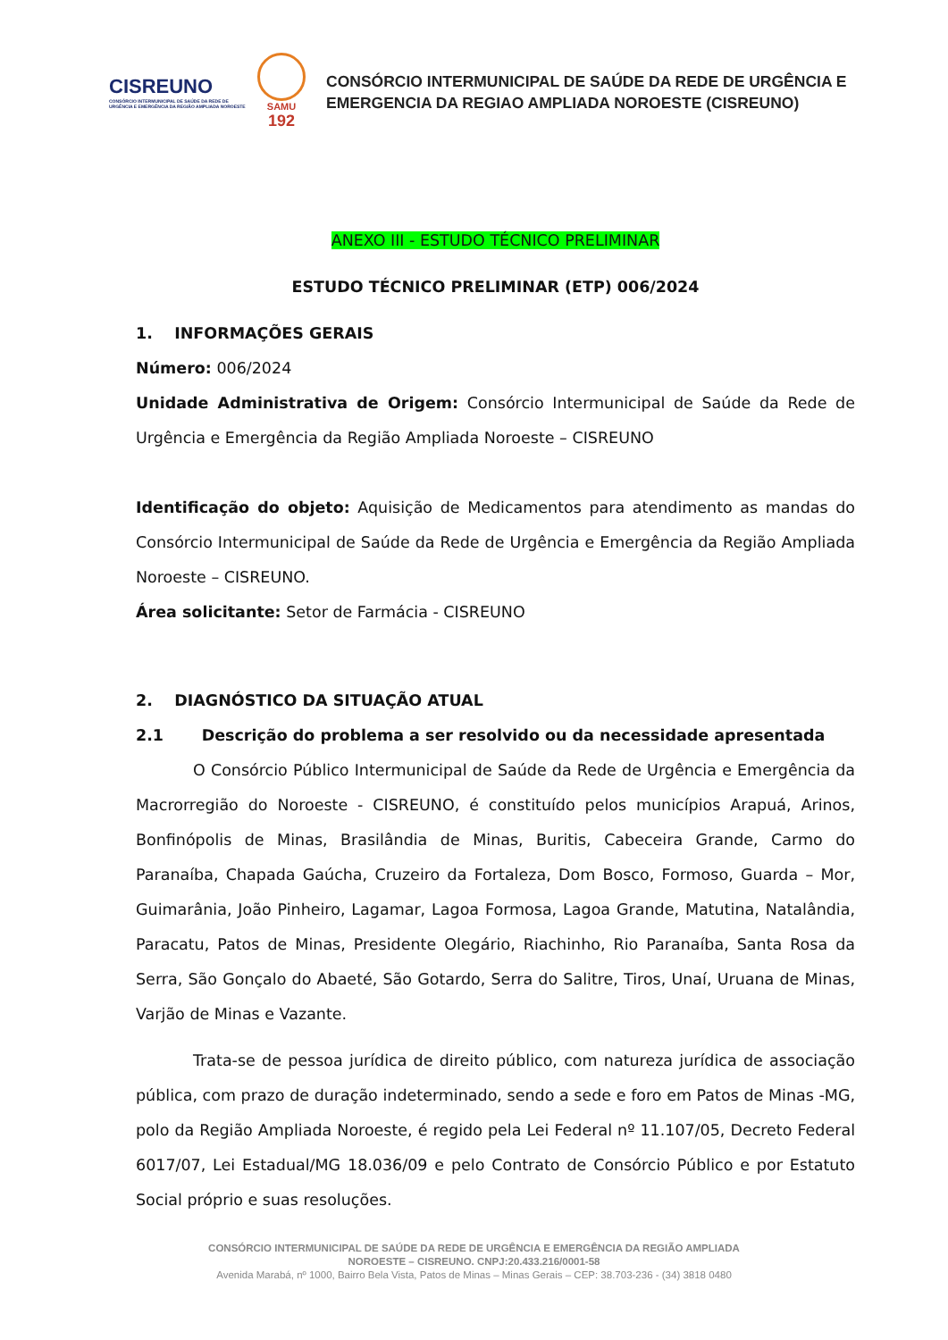CISREUNO
CONSÓRCIO INTERMUNICIPAL DE SAÚDE DA REDE DE URGÊNCIA E EMERGÊNCIA DA REGIÃO AMPLIADA NOROESTE
SAMU
192
CONSÓRCIO INTERMUNICIPAL DE SAÚDE DA REDE DE URGÊNCIA E
EMERGENCIA DA REGIAO AMPLIADA NOROESTE (CISREUNO)
ANEXO III - ESTUDO TÉCNICO PRELIMINAR
ESTUDO TÉCNICO PRELIMINAR (ETP) 006/2024
1. INFORMAÇÕES GERAIS
Número: 006/2024
Unidade Administrativa de Origem: Consórcio Intermunicipal de Saúde da Rede de Urgência e Emergência da Região Ampliada Noroeste – CISREUNO
Identificação do objeto: Aquisição de Medicamentos para atendimento as mandas do Consórcio Intermunicipal de Saúde da Rede de Urgência e Emergência da Região Ampliada Noroeste – CISREUNO.
Área solicitante: Setor de Farmácia - CISREUNO
2. DIAGNÓSTICO DA SITUAÇÃO ATUAL
2.1 Descrição do problema a ser resolvido ou da necessidade apresentada
O Consórcio Público Intermunicipal de Saúde da Rede de Urgência e Emergência da Macrorregião do Noroeste - CISREUNO, é constituído pelos municípios Arapuá, Arinos, Bonfinópolis de Minas, Brasilândia de Minas, Buritis, Cabeceira Grande, Carmo do Paranaíba, Chapada Gaúcha, Cruzeiro da Fortaleza, Dom Bosco, Formoso, Guarda – Mor, Guimarânia, João Pinheiro, Lagamar, Lagoa Formosa, Lagoa Grande, Matutina, Natalândia, Paracatu, Patos de Minas, Presidente Olegário, Riachinho, Rio Paranaíba, Santa Rosa da Serra, São Gonçalo do Abaeté, São Gotardo, Serra do Salitre, Tiros, Unaí, Uruana de Minas, Varjão de Minas e Vazante.
Trata-se de pessoa jurídica de direito público, com natureza jurídica de associação pública, com prazo de duração indeterminado, sendo a sede e foro em Patos de Minas -MG, polo da Região Ampliada Noroeste, é regido pela Lei Federal nº 11.107/05, Decreto Federal 6017/07, Lei Estadual/MG 18.036/09 e pelo Contrato de Consórcio Público e por Estatuto Social próprio e suas resoluções.
CONSÓRCIO INTERMUNICIPAL DE SAÚDE DA REDE DE URGÊNCIA E EMERGÊNCIA DA REGIÃO AMPLIADA
NOROESTE – CISREUNO. CNPJ:20.433.216/0001-58
Avenida Marabá, nº 1000, Bairro Bela Vista, Patos de Minas – Minas Gerais – CEP: 38.703-236 - (34) 3818 0480